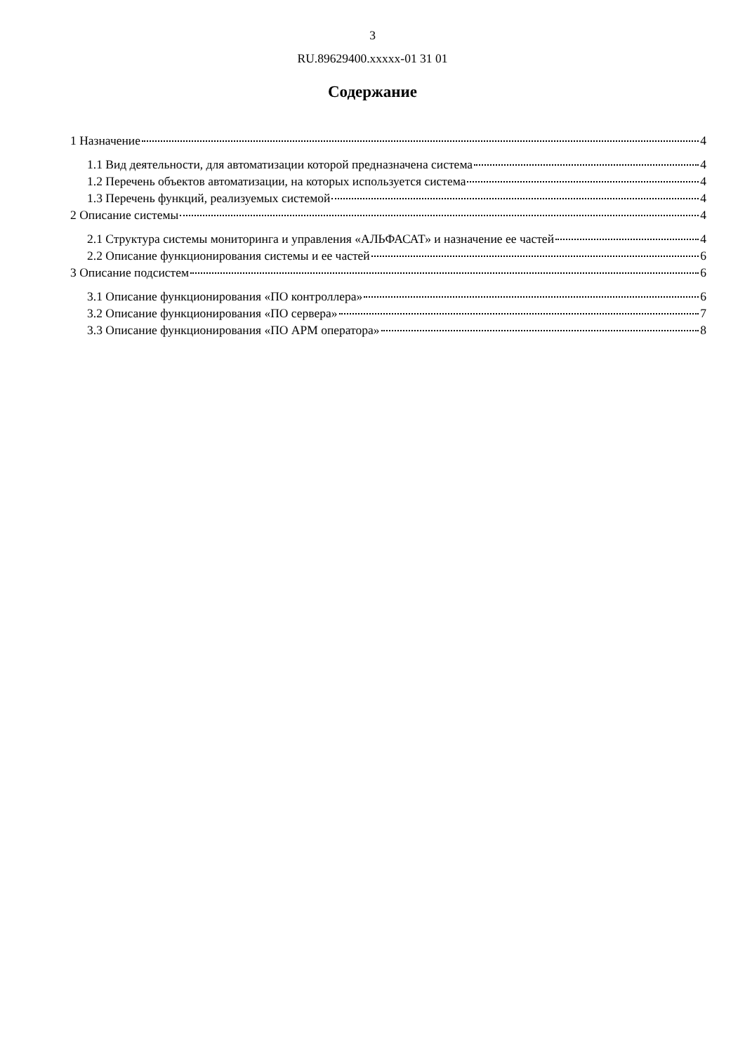3
RU.89629400.xxxxx-01 31 01
Содержание
1 Назначение 4
1.1 Вид деятельности, для автоматизации которой предназначена система 4
1.2 Перечень объектов автоматизации, на которых используется система 4
1.3 Перечень функций, реализуемых системой 4
2 Описание системы 4
2.1 Структура системы мониторинга и управления «АЛЬФАСАТ» и назначение ее частей 4
2.2 Описание функционирования системы и ее частей 6
3 Описание подсистем 6
3.1 Описание функционирования «ПО контроллера» 6
3.2 Описание функционирования «ПО сервера» 7
3.3 Описание функционирования «ПО АРМ оператора» 8